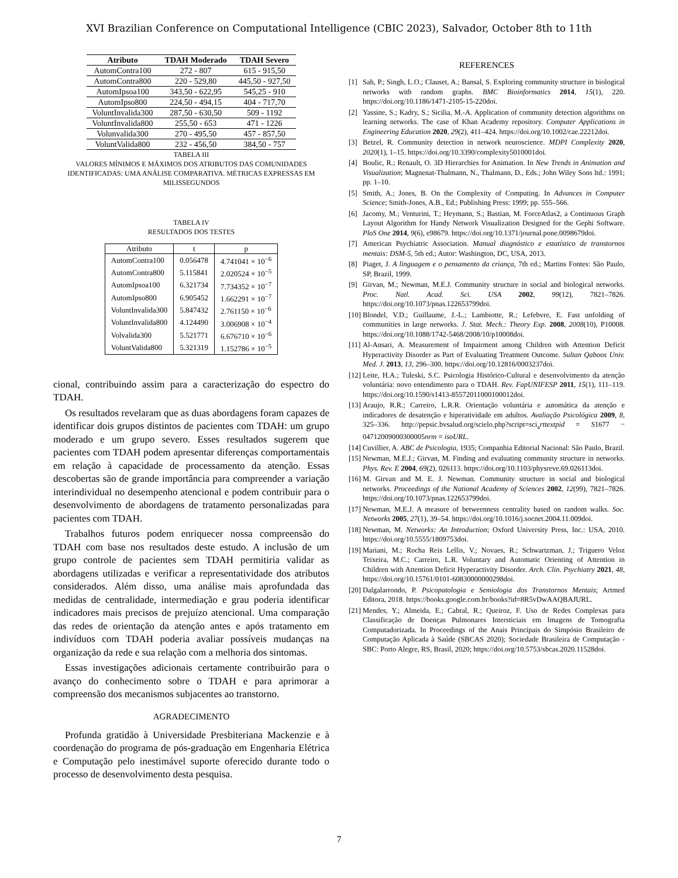XVI Brazilian Conference on Computational Intelligence (CBIC 2023), Salvador, October 8th to 11th
| Atributo | TDAH Moderado | TDAH Severo |
| --- | --- | --- |
| AutomContra100 | 272 - 807 | 615 - 915,50 |
| AutomContra800 | 220 - 529,80 | 445,50 - 927,50 |
| AutomIpsoa100 | 343,50 - 622,95 | 545,25 - 910 |
| AutomIpso800 | 224,50 - 494,15 | 404 - 717,70 |
| VoluntInvalida300 | 287,50 - 630,50 | 509 - 1192 |
| VoluntInvalida800 | 255,50 - 653 | 471 - 1226 |
| Volunvalida300 | 270 - 495,50 | 457 - 857,50 |
| VoluntValida800 | 232 - 456,50 | 384,50 - 757 |
TABELA III
VALORES MÍNIMOS E MÁXIMOS DOS ATRIBUTOS DAS COMUNIDADES IDENTIFICADAS: UMA ANÁLISE COMPARATIVA. MÉTRICAS EXPRESSAS EM MILISSEGUNDOS
TABELA IV
RESULTADOS DOS TESTES
| Atributo | t | p |
| --- | --- | --- |
| AutomContra100 | 0.056478 | 4.741041 × 10<sup>−6</sup> |
| AutomContra800 | 5.115841 | 2.020524 × 10<sup>−5</sup> |
| AutomIpsoa100 | 6.321734 | 7.734352 × 10<sup>−7</sup> |
| AutomIpso800 | 6.905452 | 1.662291 × 10<sup>−7</sup> |
| VoluntInvalida300 | 5.847432 | 2.761150 × 10<sup>−6</sup> |
| VoluntInvalida800 | 4.124490 | 3.006908 × 10<sup>−4</sup> |
| Volvalida300 | 5.521771 | 6.676710 × 10<sup>−6</sup> |
| VoluntValida800 | 5.321319 | 1.152786 × 10<sup>−5</sup> |
cional, contribuindo assim para a caracterização do espectro do TDAH.
Os resultados revelaram que as duas abordagens foram capazes de identificar dois grupos distintos de pacientes com TDAH: um grupo moderado e um grupo severo. Esses resultados sugerem que pacientes com TDAH podem apresentar diferenças comportamentais em relação à capacidade de processamento da atenção. Essas descobertas são de grande importância para compreender a variação interindividual no desempenho atencional e podem contribuir para o desenvolvimento de abordagens de tratamento personalizadas para pacientes com TDAH.
Trabalhos futuros podem enriquecer nossa compreensão do TDAH com base nos resultados deste estudo. A inclusão de um grupo controle de pacientes sem TDAH permitiria validar as abordagens utilizadas e verificar a representatividade dos atributos considerados. Além disso, uma análise mais aprofundada das medidas de centralidade, intermediação e grau poderia identificar indicadores mais precisos de prejuízo atencional. Uma comparação das redes de orientação da atenção antes e após tratamento em indivíduos com TDAH poderia avaliar possíveis mudanças na organização da rede e sua relação com a melhoria dos sintomas.
Essas investigações adicionais certamente contribuirão para o avanço do conhecimento sobre o TDAH e para aprimorar a compreensão dos mecanismos subjacentes ao transtorno.
AGRADECIMENTO
Profunda gratidão à Universidade Presbiteriana Mackenzie e à coordenação do programa de pós-graduação em Engenharia Elétrica e Computação pelo inestimável suporte oferecido durante todo o processo de desenvolvimento desta pesquisa.
REFERENCES
[1] Sah, P.; Singh, L.O.; Clauset, A.; Bansal, S. Exploring community structure in biological networks with random graphs. BMC Bioinformatics 2014, 15(1), 220. https://doi.org/10.1186/1471-2105-15-220doi.
[2] Yassine, S.; Kadry, S.; Sicilia, M.-A. Application of community detection algorithms on learning networks. The case of Khan Academy repository. Computer Applications in Engineering Education 2020, 29(2), 411–424. https://doi.org/10.1002/cae.22212doi.
[3] Betzel, R. Community detection in network neuroscience. MDPI Complexity 2020, 2020(1), 1–15. https://doi.org/10.3390/complexity5010001doi.
[4] Boulic, R.; Renault, O. 3D Hierarchies for Animation. In New Trends in Animation and Visualization; Magnenat-Thalmann, N., Thalmann, D., Eds.; John Wiley Sons ltd.: 1991; pp. 1–10.
[5] Smith, A.; Jones, B. On the Complexity of Computing. In Advances in Computer Science; Smith-Jones, A.B., Ed.; Publishing Press: 1999; pp. 555–566.
[6] Jacomy, M.; Venturini, T.; Heymann, S.; Bastian, M. ForceAtlas2, a Continuous Graph Layout Algorithm for Handy Network Visualization Designed for the Gephi Software. PloS One 2014, 9(6), e98679. https://doi.org/10.1371/journal.pone.0098679doi.
[7] American Psychiatric Association. Manual diagnóstico e estatístico de transtornos mentais: DSM-5, 5th ed.; Autor: Washington, DC, USA, 2013.
[8] Piaget, J. A linguagem e o pensamento da criança, 7th ed.; Martins Fontes: São Paulo, SP, Brazil, 1999.
[9] Girvan, M.; Newman, M.E.J. Community structure in social and biological networks. Proc. Natl. Acad. Sci. USA 2002, 99(12), 7821–7826. https://doi.org/10.1073/pnas.122653799doi.
[10] Blondel, V.D.; Guillaume, J.-L.; Lambiotte, R.; Lefebvre, E. Fast unfolding of communities in large networks. J. Stat. Mech.: Theory Exp. 2008, 2008(10), P10008. https://doi.org/10.1088/1742-5468/2008/10/p10008doi.
[11] Al-Ansari, A. Measurement of Impairment among Children with Attention Deficit Hyperactivity Disorder as Part of Evaluating Treatment Outcome. Sultan Qaboos Univ. Med. J. 2013, 13, 296–300. https://doi.org/10.12816/0003237doi.
[12] Leite, H.A.; Tuleski, S.C. Psicologia Histórico-Cultural e desenvolvimento da atenção voluntária: novo entendimento para o TDAH. Rev. FapUNIFESP 2011, 15(1), 111–119. https://doi.org/10.1590/s1413-85572011000100012doi.
[13] Araujo, R.R.; Carreiro, L.R.R. Orientação voluntária e automática da atenção e indicadores de desatenção e hiperatividade em adultos. Avaliação Psicológica 2009, 8, 325–336. http://pepsic.bvsalud.org/scielo.php?script=sci<sub>a</sub>rttextpid = S1677 − 04712009000300005nrm = isoURL.
[14] Cuvillier, A. ABC de Psicologia, 1935; Companhia Editorial Nacional: São Paulo, Brazil.
[15] Newman, M.E.J.; Girvan, M. Finding and evaluating community structure in networks. Phys. Rev. E 2004, 69(2), 026113. https://doi.org/10.1103/physreve.69.026113doi.
[16] M. Girvan and M. E. J. Newman. Community structure in social and biological networks. Proceedings of the National Academy of Sciences 2002, 12(99), 7821–7826. https://doi.org/10.1073/pnas.122653799doi.
[17] Newman, M.E.J. A measure of betweenness centrality based on random walks. Soc. Networks 2005, 27(1), 39–54. https://doi.org/10.1016/j.socnet.2004.11.009doi.
[18] Newman, M. Networks: An Introduction; Oxford University Press, Inc.: USA, 2010. https://doi.org/10.5555/1809753doi.
[19] Mariani, M.; Rocha Reis Lellis, V.; Novaes, R.; Schwartzman, J.; Triguero Veloz Teixeira, M.C.; Carreiro, L.R. Voluntary and Automatic Orienting of Attention in Children with Attention Deficit Hyperactivity Disorder. Arch. Clin. Psychiatry 2021, 48, https://doi.org/10.15761/0101-60830000000298doi.
[20] Dalgalarrondo, P. Psicopatologia e Semiologia dos Transtornos Mentais; Artmed Editora, 2018. https://books.google.com.br/books?id=8R5vDwAAQBAJURL.
[21] Mendes, Y.; Almeida, E.; Cabral, R.; Queiroz, F. Uso de Redes Complexas para Classificação de Doenças Pulmonares Intersticiais em Imagens de Tomografia Computadorizada. In Proceedings of the Anais Principais do Simpósio Brasileiro de Computação Aplicada à Saúde (SBCAS 2020); Sociedade Brasileira de Computação - SBC: Porto Alegre, RS, Brasil, 2020; https://doi.org/10.5753/sbcas.2020.11528doi.
7